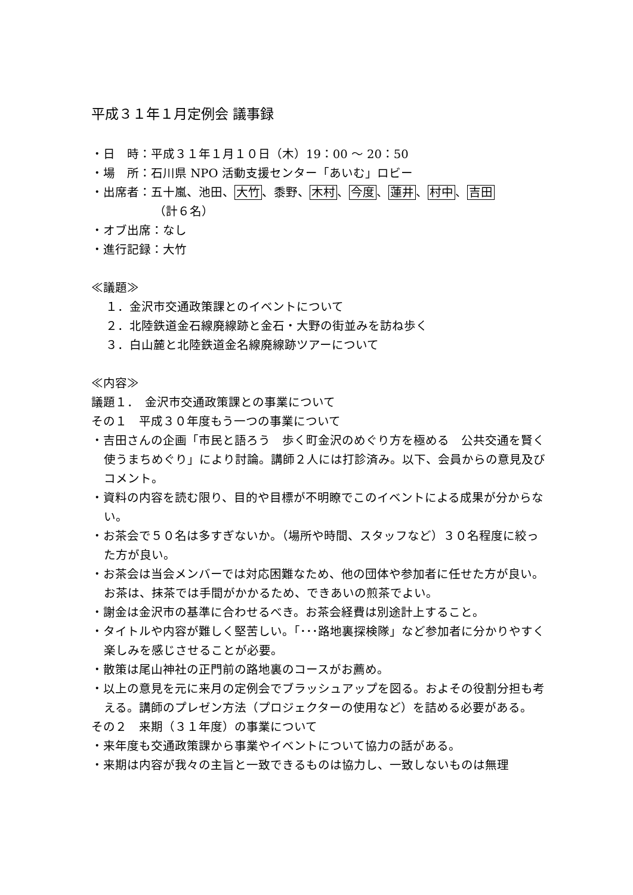平成３１年１月定例会 議事録
・日　時：平成３１年１月１０日（木）19：00 ～ 20：50
・場　所：石川県 NPO 活動支援センター「あいむ」ロビー
・出席者：五十嵐、池田、大竹、黍野、木村、今度、蓮井、村中、吉田
（計６名）
・オブ出席：なし
・進行記録：大竹
≪議題≫
１．金沢市交通政策課とのイベントについて
２．北陸鉄道金石線廃線跡と金石・大野の街並みを訪ね歩く
３．白山麓と北陸鉄道金名線廃線跡ツアーについて
≪内容≫
議題１．　金沢市交通政策課との事業について
その１　平成３０年度もう一つの事業について
・吉田さんの企画「市民と語ろう　歩く町金沢のめぐり方を極める　公共交通を賢く使うまちめぐり」により討論。講師２人には打診済み。以下、会員からの意見及びコメント。
・資料の内容を読む限り、目的や目標が不明瞭でこのイベントによる成果が分からない。
・お茶会で５０名は多すぎないか。（場所や時間、スタッフなど）３０名程度に絞った方が良い。
・お茶会は当会メンバーでは対応困難なため、他の団体や参加者に任せた方が良い。お茶は、抹茶では手間がかかるため、できあいの煎茶でよい。
・謝金は金沢市の基準に合わせるべき。お茶会経費は別途計上すること。
・タイトルや内容が難しく堅苦しい。「･･･路地裏探検隊」など参加者に分かりやすく楽しみを感じさせることが必要。
・散策は尾山神社の正門前の路地裏のコースがお薦め。
・以上の意見を元に来月の定例会でブラッシュアップを図る。およその役割分担も考える。講師のプレゼン方法（プロジェクターの使用など）を詰める必要がある。
その２　来期（３１年度）の事業について
・来年度も交通政策課から事業やイベントについて協力の話がある。
・来期は内容が我々の主旨と一致できるものは協力し、一致しないものは無理